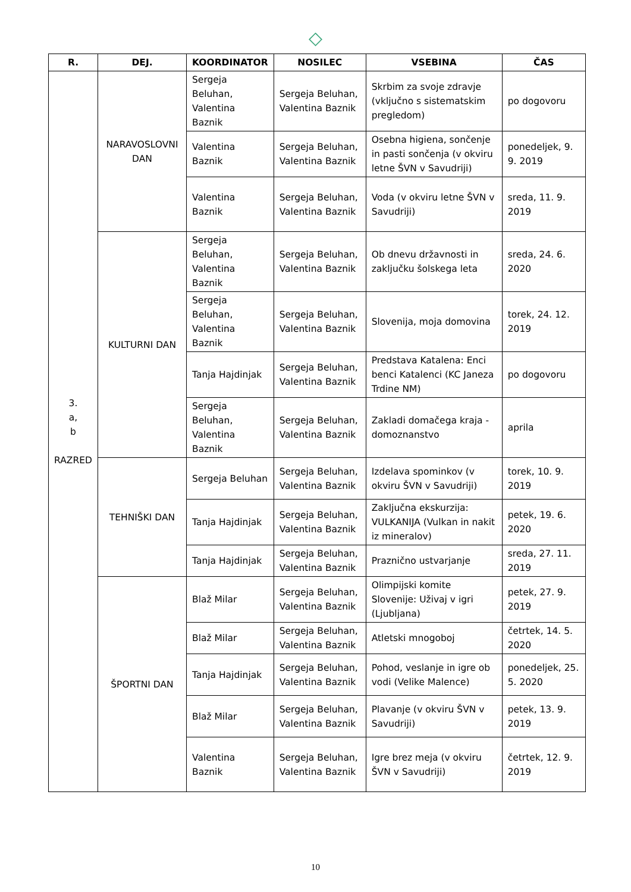◇
| R. | DEJ. | KOORDINATOR | NOSILEC | VSEBINA | ČAS |
| --- | --- | --- | --- | --- | --- |
| 3. a, b RAZRED | NARAVOSLOVNI DAN | Sergeja Beluhan, Valentina Baznik | Sergeja Beluhan, Valentina Baznik | Skrbim za svoje zdravje (vključno s sistematskim pregledom) | po dogovoru |
| | | Valentina Baznik | Sergeja Beluhan, Valentina Baznik | Osebna higiena, sončenje in pasti sončenja (v okviru letne ŠVN v Savudriji) | ponedeljek, 9. 9. 2019 |
| | | Valentina Baznik | Sergeja Beluhan, Valentina Baznik | Voda (v okviru letne ŠVN v Savudriji) | sreda, 11. 9. 2019 |
| | KULTURNI DAN | Sergeja Beluhan, Valentina Baznik | Sergeja Beluhan, Valentina Baznik | Ob dnevu državnosti in zaključku šolskega leta | sreda, 24. 6. 2020 |
| | | Sergeja Beluhan, Valentina Baznik | Sergeja Beluhan, Valentina Baznik | Slovenija, moja domovina | torek, 24. 12. 2019 |
| | | Tanja Hajdinjak | Sergeja Beluhan, Valentina Baznik | Predstava Katalena: Enci benci Katalenci (KC Janeza Trdine NM) | po dogovoru |
| | | Sergeja Beluhan, Valentina Baznik | Sergeja Beluhan, Valentina Baznik | Zakladi domačega kraja - domoznanstvo | aprila |
| | TEHNIŠKI DAN | Sergeja Beluhan | Sergeja Beluhan, Valentina Baznik | Izdelava spominkov (v okviru ŠVN v Savudriji) | torek, 10. 9. 2019 |
| | | Tanja Hajdinjak | Sergeja Beluhan, Valentina Baznik | Zaključna ekskurzija: VULKANIJA (Vulkan in nakit iz mineralov) | petek, 19. 6. 2020 |
| | | Tanja Hajdinjak | Sergeja Beluhan, Valentina Baznik | Praznično ustvarjanje | sreda, 27. 11. 2019 |
| | ŠPORTNI DAN | Blaž Milar | Sergeja Beluhan, Valentina Baznik | Olimpijski komite Slovenije: Uživaj v igri (Ljubljana) | petek, 27. 9. 2019 |
| | | Blaž Milar | Sergeja Beluhan, Valentina Baznik | Atletski mnogoboj | četrtek, 14. 5. 2020 |
| | | Tanja Hajdinjak | Sergeja Beluhan, Valentina Baznik | Pohod, veslanje in igre ob vodi (Velike Malence) | ponedeljek, 25. 5. 2020 |
| | | Blaž Milar | Sergeja Beluhan, Valentina Baznik | Plavanje (v okviru ŠVN v Savudriji) | petek, 13. 9. 2019 |
| | | Valentina Baznik | Sergeja Beluhan, Valentina Baznik | Igre brez meja (v okviru ŠVN v Savudriji) | četrtek, 12. 9. 2019 |
10